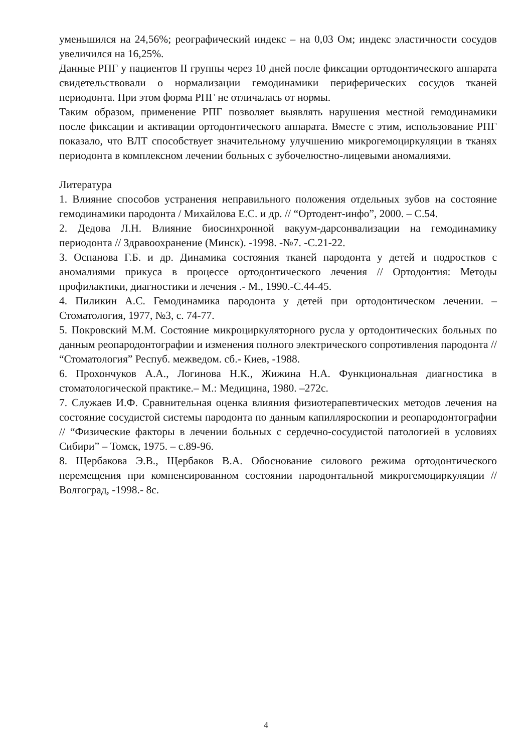уменьшился на 24,56%; реографический индекс – на 0,03 Ом; индекс эластичности сосудов увеличился на 16,25%.
Данные РПГ у пациентов II группы через 10 дней после фиксации ортодонтического аппарата свидетельствовали о нормализации гемодинамики периферических сосудов тканей периодонта. При этом форма РПГ не отличалась от нормы.
Таким образом, применение РПГ позволяет выявлять нарушения местной гемодинамики после фиксации и активации ортодонтического аппарата. Вместе с этим, использование РПГ показало, что ВЛТ способствует значительному улучшению микрогемоциркуляции в тканях периодонта в комплексном лечении больных с зубочелюстно-лицевыми аномалиями.
Литература
1. Влияние способов устранения неправильного положения отдельных зубов на состояние гемодинамики пародонта / Михайлова Е.С. и др. // “Ортодент-инфо”, 2000. – С.54.
2. Дедова Л.Н. Влияние биосинхронной вакуум-дарсонвализации на гемодинамику периодонта // Здравоохранение (Минск). -1998. -№7. -С.21-22.
3. Оспанова Г.Б. и др. Динамика состояния тканей пародонта у детей и подростков с аномалиями прикуса в процессе ортодонтического лечения // Ортодонтия: Методы профилактики, диагностики и лечения .- М., 1990.-С.44-45.
4. Пиликин А.С. Гемодинамика пародонта у детей при ортодонтическом лечении. – Стоматология, 1977, №3, с. 74-77.
5. Покровский М.М. Состояние микроциркуляторного русла у ортодонтических больных по данным реопародонтографии и изменения полного электрического сопротивления пародонта // “Стоматология” Респуб. межведом. сб.- Киев, -1988.
6. Прохончуков А.А., Логинова Н.К., Жижина Н.А. Функциональная диагностика в стоматологической практике.– М.: Медицина, 1980. –272с.
7. Служаев И.Ф. Сравнительная оценка влияния физиотерапевтических методов лечения на состояние сосудистой системы пародонта по данным капилляроскопии и реопародонтографии // “Физические факторы в лечении больных с сердечно-сосудистой патологией в условиях Сибири” – Томск, 1975. – с.89-96.
8. Щербакова Э.В., Щербаков В.А. Обоснование силового режима ортодонтического перемещения при компенсированном состоянии пародонтальной микрогемоциркуляции // Волгоград, -1998.- 8с.
4